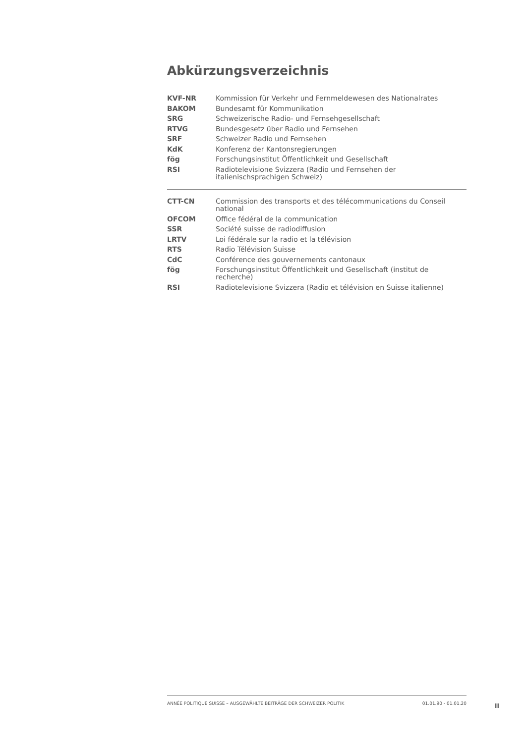Abkürzungsverzeichnis
| KVF-NR | Kommission für Verkehr und Fernmeldewesen des Nationalrates |
| BAKOM | Bundesamt für Kommunikation |
| SRG | Schweizerische Radio- und Fernsehgesellschaft |
| RTVG | Bundesgesetz über Radio und Fernsehen |
| SRF | Schweizer Radio und Fernsehen |
| KdK | Konferenz der Kantonsregierungen |
| fög | Forschungsinstitut Öffentlichkeit und Gesellschaft |
| RSI | Radiotelevisione Svizzera (Radio und Fernsehen der italienischsprachigen Schweiz) |
| CTT-CN | Commission des transports et des télécommunications du Conseil national |
| OFCOM | Office fédéral de la communication |
| SSR | Société suisse de radiodiffusion |
| LRTV | Loi fédérale sur la radio et la télévision |
| RTS | Radio Télévision Suisse |
| CdC | Conférence des gouvernements cantonaux |
| fög | Forschungsinstitut Öffentlichkeit und Gesellschaft (institut de recherche) |
| RSI | Radiotelevisione Svizzera (Radio et télévision en Suisse italienne) |
ANNÉE POLITIQUE SUISSE – AUSGEWÄHLTE BEITRÄGE DER SCHWEIZER POLITIK 01.01.90 - 01.01.20
II